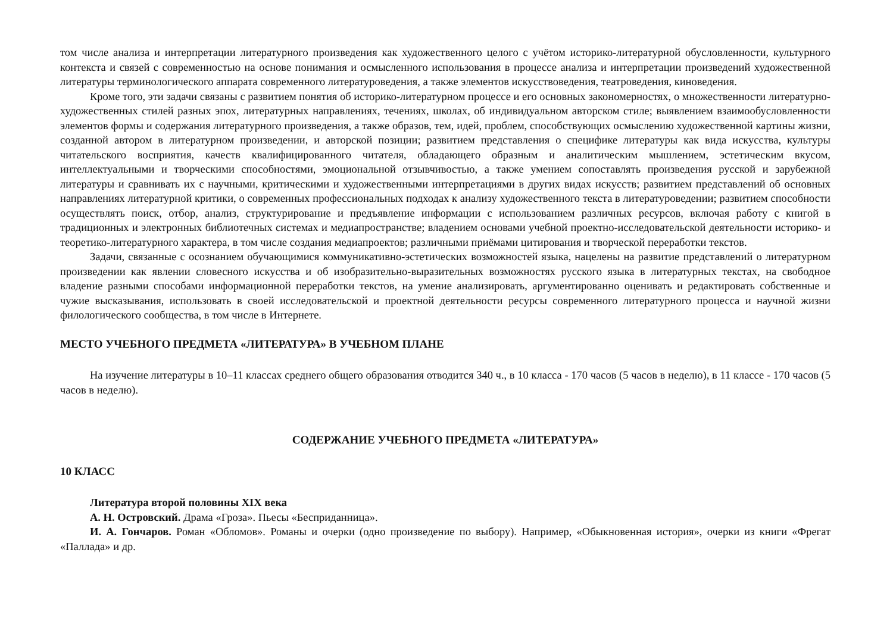том числе анализа и интерпретации литературного произведения как художественного целого с учётом историко-литературной обусловленности, культурного контекста и связей с современностью на основе понимания и осмысленного использования в процессе анализа и интерпретации произведений художественной литературы терминологического аппарата современного литературоведения, а также элементов искусствоведения, театроведения, киноведения.
Кроме того, эти задачи связаны с развитием понятия об историко-литературном процессе и его основных закономерностях, о множественности литературно-художественных стилей разных эпох, литературных направлениях, течениях, школах, об индивидуальном авторском стиле; выявлением взаимообусловленности элементов формы и содержания литературного произведения, а также образов, тем, идей, проблем, способствующих осмыслению художественной картины жизни, созданной автором в литературном произведении, и авторской позиции; развитием представления о специфике литературы как вида искусства, культуры читательского восприятия, качеств квалифицированного читателя, обладающего образным и аналитическим мышлением, эстетическим вкусом, интеллектуальными и творческими способностями, эмоциональной отзывчивостью, а также умением сопоставлять произведения русской и зарубежной литературы и сравнивать их с научными, критическими и художественными интерпретациями в других видах искусств; развитием представлений об основных направлениях литературной критики, о современных профессиональных подходах к анализу художественного текста в литературоведении; развитием способности осуществлять поиск, отбор, анализ, структурирование и предъявление информации с использованием различных ресурсов, включая работу с книгой в традиционных и электронных библиотечных системах и медиапространстве; владением основами учебной проектно-исследовательской деятельности историко- и теоретико-литературного характера, в том числе создания медиапроектов; различными приёмами цитирования и творческой переработки текстов.
Задачи, связанные с осознанием обучающимися коммуникативно-эстетических возможностей языка, нацелены на развитие представлений о литературном произведении как явлении словесного искусства и об изобразительно-выразительных возможностях русского языка в литературных текстах, на свободное владение разными способами информационной переработки текстов, на умение анализировать, аргументированно оценивать и редактировать собственные и чужие высказывания, использовать в своей исследовательской и проектной деятельности ресурсы современного литературного процесса и научной жизни филологического сообщества, в том числе в Интернете.
МЕСТО УЧЕБНОГО ПРЕДМЕТА «ЛИТЕРАТУРА» В УЧЕБНОМ ПЛАНЕ
На изучение литературы в 10–11 классах среднего общего образования отводится 340 ч., в 10 класса - 170 часов (5 часов в неделю), в 11 классе - 170 часов (5 часов в неделю).
СОДЕРЖАНИЕ УЧЕБНОГО ПРЕДМЕТА «ЛИТЕРАТУРА»
10 КЛАСС
Литература второй половины XIX века
А. Н. Островский. Драма «Гроза». Пьесы «Бесприданница».
И. А. Гончаров. Роман «Обломов». Романы и очерки (одно произведение по выбору). Например, «Обыкновенная история», очерки из книги «Фрегат «Паллада» и др.